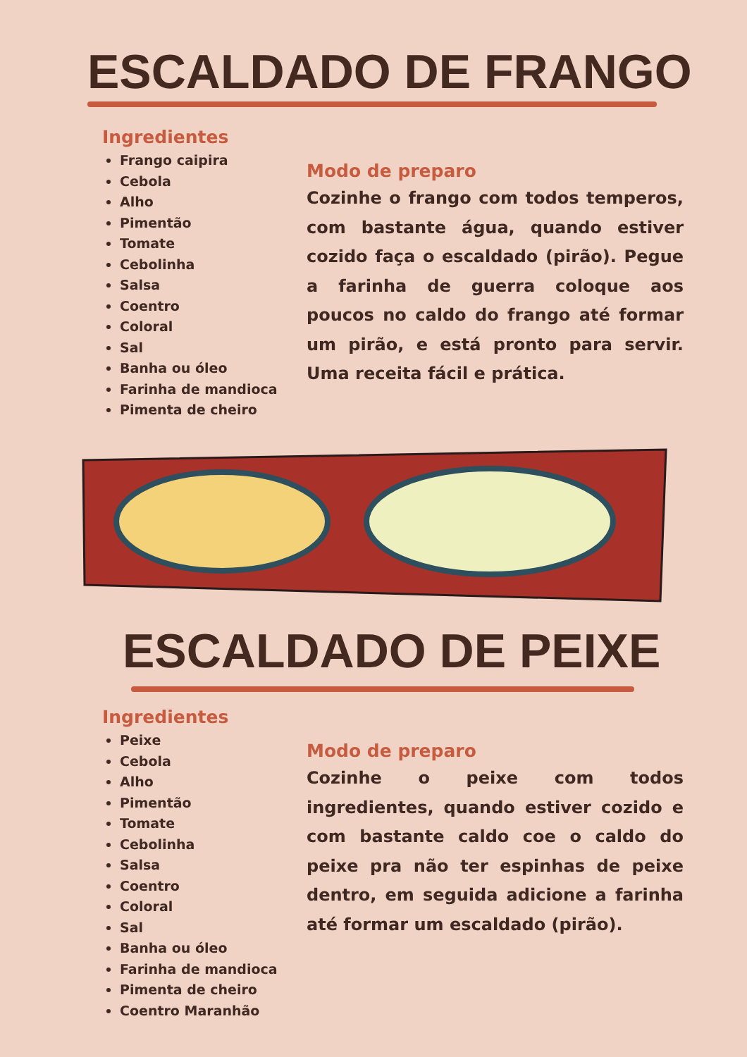ESCALDADO DE FRANGO
Ingredientes
Frango caipira
Cebola
Alho
Pimentão
Tomate
Cebolinha
Salsa
Coentro
Coloral
Sal
Banha ou óleo
Farinha de mandioca
Pimenta de cheiro
Modo de preparo
Cozinhe o frango com todos temperos, com bastante água, quando estiver cozido faça o escaldado (pirão). Pegue a farinha de guerra coloque aos poucos no caldo do frango até formar um pirão, e está pronto para servir. Uma receita fácil e prática.
ESCALDADO DE PEIXE
Ingredientes
Peixe
Cebola
Alho
Pimentão
Tomate
Cebolinha
Salsa
Coentro
Coloral
Sal
Banha ou óleo
Farinha de mandioca
Pimenta de cheiro
Coentro Maranhão
Modo de preparo
Cozinhe o peixe com todos ingredientes, quando estiver cozido e com bastante caldo coe o caldo do peixe pra não ter espinhas de peixe dentro, em seguida adicione a farinha até formar um escaldado (pirão).